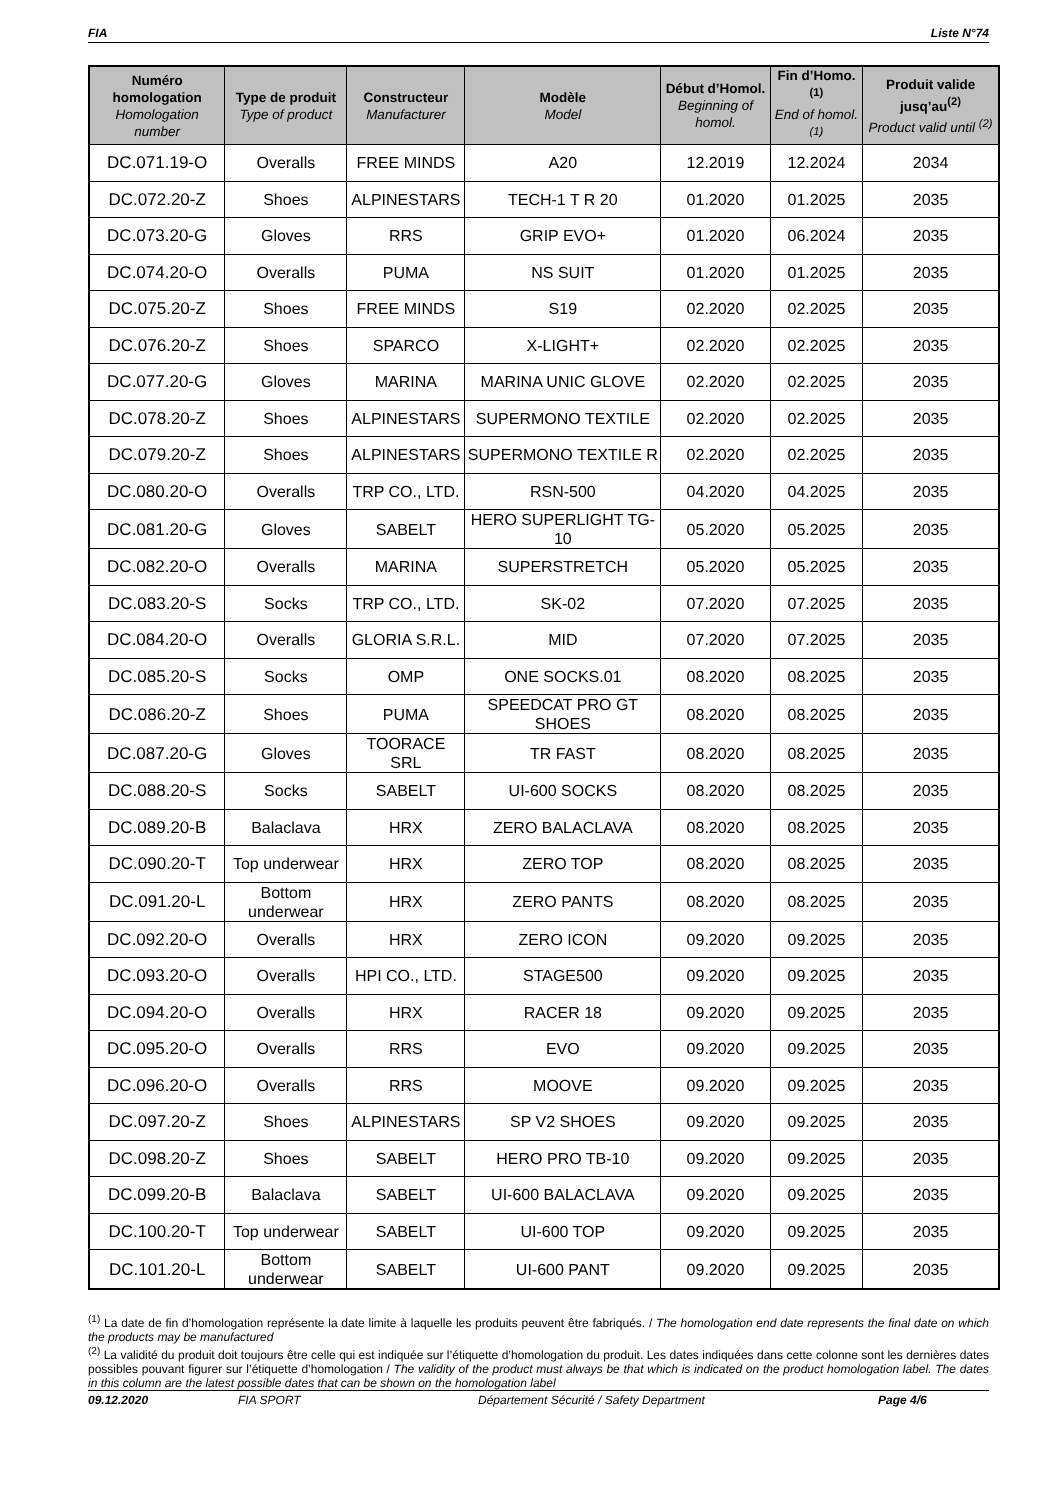FIA Liste N°74
| Numéro homologation Homologation number | Type de produit Type of product | Constructeur Manufacturer | Modèle Model | Début d’Homol. Beginning of homol. | Fin d’Homo.<sup>(1)</sup> End of homol.<sup>(1)</sup> | Produit valide jusq’au<sup>(2)</sup> Product valid until <sup>(2)</sup> |
| --- | --- | --- | --- | --- | --- | --- |
| DC.071.19-O | Overalls | FREE MINDS | A20 | 12.2019 | 12.2024 | 2034 |
| DC.072.20-Z | Shoes | ALPINESTARS | TECH-1 T R 20 | 01.2020 | 01.2025 | 2035 |
| DC.073.20-G | Gloves | RRS | GRIP EVO+ | 01.2020 | 06.2024 | 2035 |
| DC.074.20-O | Overalls | PUMA | NS SUIT | 01.2020 | 01.2025 | 2035 |
| DC.075.20-Z | Shoes | FREE MINDS | S19 | 02.2020 | 02.2025 | 2035 |
| DC.076.20-Z | Shoes | SPARCO | X-LIGHT+ | 02.2020 | 02.2025 | 2035 |
| DC.077.20-G | Gloves | MARINA | MARINA UNIC GLOVE | 02.2020 | 02.2025 | 2035 |
| DC.078.20-Z | Shoes | ALPINESTARS | SUPERMONO TEXTILE | 02.2020 | 02.2025 | 2035 |
| DC.079.20-Z | Shoes | ALPINESTARS | SUPERMONO TEXTILE R | 02.2020 | 02.2025 | 2035 |
| DC.080.20-O | Overalls | TRP CO., LTD. | RSN-500 | 04.2020 | 04.2025 | 2035 |
| DC.081.20-G | Gloves | SABELT | HERO SUPERLIGHT TG-10 | 05.2020 | 05.2025 | 2035 |
| DC.082.20-O | Overalls | MARINA | SUPERSTRETCH | 05.2020 | 05.2025 | 2035 |
| DC.083.20-S | Socks | TRP CO., LTD. | SK-02 | 07.2020 | 07.2025 | 2035 |
| DC.084.20-O | Overalls | GLORIA S.R.L. | MID | 07.2020 | 07.2025 | 2035 |
| DC.085.20-S | Socks | OMP | ONE SOCKS.01 | 08.2020 | 08.2025 | 2035 |
| DC.086.20-Z | Shoes | PUMA | SPEEDCAT PRO GT SHOES | 08.2020 | 08.2025 | 2035 |
| DC.087.20-G | Gloves | TOORACE SRL | TR FAST | 08.2020 | 08.2025 | 2035 |
| DC.088.20-S | Socks | SABELT | UI-600 SOCKS | 08.2020 | 08.2025 | 2035 |
| DC.089.20-B | Balaclava | HRX | ZERO BALACLAVA | 08.2020 | 08.2025 | 2035 |
| DC.090.20-T | Top underwear | HRX | ZERO TOP | 08.2020 | 08.2025 | 2035 |
| DC.091.20-L | Bottom underwear | HRX | ZERO PANTS | 08.2020 | 08.2025 | 2035 |
| DC.092.20-O | Overalls | HRX | ZERO ICON | 09.2020 | 09.2025 | 2035 |
| DC.093.20-O | Overalls | HPI CO., LTD. | STAGE500 | 09.2020 | 09.2025 | 2035 |
| DC.094.20-O | Overalls | HRX | RACER 18 | 09.2020 | 09.2025 | 2035 |
| DC.095.20-O | Overalls | RRS | EVO | 09.2020 | 09.2025 | 2035 |
| DC.096.20-O | Overalls | RRS | MOOVE | 09.2020 | 09.2025 | 2035 |
| DC.097.20-Z | Shoes | ALPINESTARS | SP V2 SHOES | 09.2020 | 09.2025 | 2035 |
| DC.098.20-Z | Shoes | SABELT | HERO PRO TB-10 | 09.2020 | 09.2025 | 2035 |
| DC.099.20-B | Balaclava | SABELT | UI-600 BALACLAVA | 09.2020 | 09.2025 | 2035 |
| DC.100.20-T | Top underwear | SABELT | UI-600 TOP | 09.2020 | 09.2025 | 2035 |
| DC.101.20-L | Bottom underwear | SABELT | UI-600 PANT | 09.2020 | 09.2025 | 2035 |
<sup>(1)</sup> La date de fin d’homologation représente la date limite à laquelle les produits peuvent être fabriqués. / The homologation end date represents the final date on which the products may be manufactured
<sup>(2)</sup> La validité du produit doit toujours être celle qui est indiquée sur l’étiquette d’homologation du produit. Les dates indiquées dans cette colonne sont les dernières dates possibles pouvant figurer sur l’étiquette d’homologation / The validity of the product must always be that which is indicated on the product homologation label. The dates in this column are the latest possible dates that can be shown on the homologation label
09.12.2020 FIA SPORT Département Sécurité / Safety Department Page 4/6